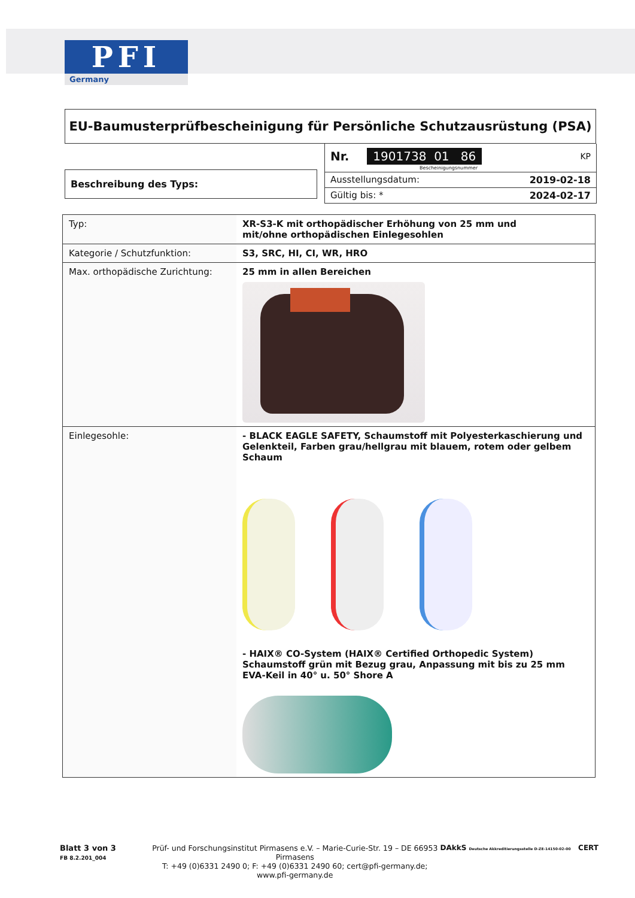PFI
Germany
EU-Baumusterprüfbescheinigung für Persönliche Schutzausrüstung (PSA)
Beschreibung des Typs:
Nr. 1901738 01 86 KP
Bescheinigungsnummer
Ausstellungsdatum: 2019-02-18
Gültig bis: * 2024-02-17
| Typ: | XR-S3-K mit orthopädischer Erhöhung von 25 mm und mit/ohne orthopädischen Einlegesohlen |
| Kategorie / Schutzfunktion: | S3, SRC, HI, CI, WR, HRO |
| Max. orthopädische Zurichtung: | 25 mm in allen Bereichen |
| Einlegesohle: | - BLACK EAGLE SAFETY, Schaumstoff mit Polyesterkaschierung und Gelenkteil, Farben grau/hellgrau mit blauem, rotem oder gelbem Schaum - HAIX® CO-System (HAIX® Certified Orthopedic System) Schaumstoff grün mit Bezug grau, Anpassung mit bis zu 25 mm EVA-Keil in 40° u. 50° Shore A |
Blatt 3 von 3
FB 8.2.201_004
Prüf- und Forschungsinstitut Pirmasens e.V. – Marie-Curie-Str. 19 – DE 66953 Pirmasens
T: +49 (0)6331 2490 0; F: +49 (0)6331 2490 60; cert@pfi-germany.de; www.pfi-germany.de
DAkkS Deutsche Akkreditierungsstelle D-ZE-14150-02-00 CERT